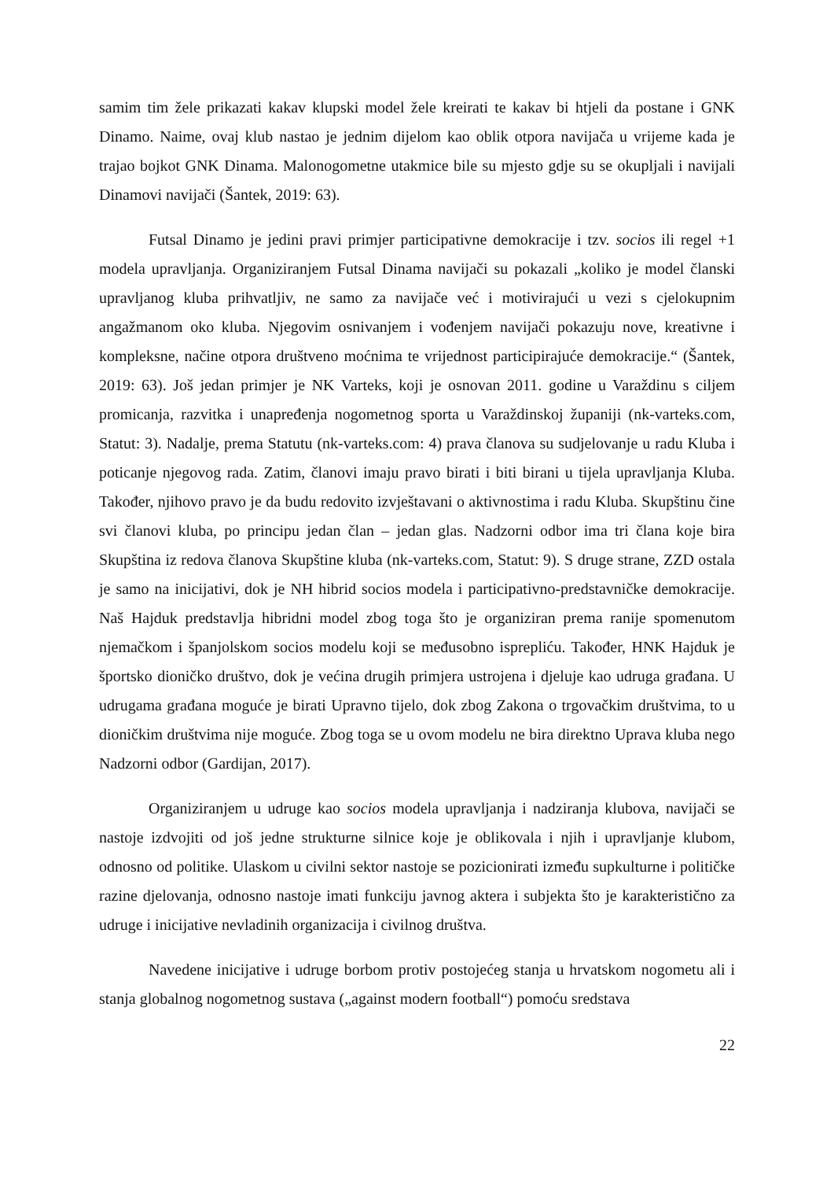samim tim žele prikazati kakav klupski model žele kreirati te kakav bi htjeli da postane i GNK Dinamo. Naime, ovaj klub nastao je jednim dijelom kao oblik otpora navijača u vrijeme kada je trajao bojkot GNK Dinama. Malonogometne utakmice bile su mjesto gdje su se okupljali i navijali Dinamovi navijači (Šantek, 2019: 63).
Futsal Dinamo je jedini pravi primjer participativne demokracije i tzv. socios ili regel +1 modela upravljanja. Organiziranjem Futsal Dinama navijači su pokazali „koliko je model članski upravljanog kluba prihvatljiv, ne samo za navijače već i motivirajući u vezi s cjelokupnim angažmanom oko kluba. Njegovim osnivanjem i vođenjem navijači pokazuju nove, kreativne i kompleksne, načine otpora društveno moćnima te vrijednost participirajuće demokracije.“ (Šantek, 2019: 63). Još jedan primjer je NK Varteks, koji je osnovan 2011. godine u Varaždinu s ciljem promicanja, razvitka i unapređenja nogometnog sporta u Varaždinskoj županiji (nk-varteks.com, Statut: 3). Nadalje, prema Statutu (nk-varteks.com: 4) prava članova su sudjelovanje u radu Kluba i poticanje njegovog rada. Zatim, članovi imaju pravo birati i biti birani u tijela upravljanja Kluba. Također, njihovo pravo je da budu redovito izvještavani o aktivnostima i radu Kluba. Skupštinu čine svi članovi kluba, po principu jedan član – jedan glas. Nadzorni odbor ima tri člana koje bira Skupština iz redova članova Skupštine kluba (nk-varteks.com, Statut: 9). S druge strane, ZZD ostala je samo na inicijativi, dok je NH hibrid socios modela i participativno-predstavničke demokracije. Naš Hajduk predstavlja hibridni model zbog toga što je organiziran prema ranije spomenutom njemačkom i španjolskom socios modelu koji se međusobno isprepliću. Također, HNK Hajduk je športsko dioničko društvo, dok je većina drugih primjera ustrojena i djeluje kao udruga građana. U udrugama građana moguće je birati Upravno tijelo, dok zbog Zakona o trgovačkim društvima, to u dioničkim društvima nije moguće. Zbog toga se u ovom modelu ne bira direktno Uprava kluba nego Nadzorni odbor (Gardijan, 2017).
Organiziranjem u udruge kao socios modela upravljanja i nadziranja klubova, navijači se nastoje izdvojiti od još jedne strukturne silnice koje je oblikovala i njih i upravljanje klubom, odnosno od politike. Ulaskom u civilni sektor nastoje se pozicionirati između supkulturne i političke razine djelovanja, odnosno nastoje imati funkciju javnog aktera i subjekta što je karakteristično za udruge i inicijative nevladinih organizacija i civilnog društva.
Navedene inicijative i udruge borbom protiv postojećeg stanja u hrvatskom nogometu ali i stanja globalnog nogometnog sustava („against modern football“) pomoću sredstava
22